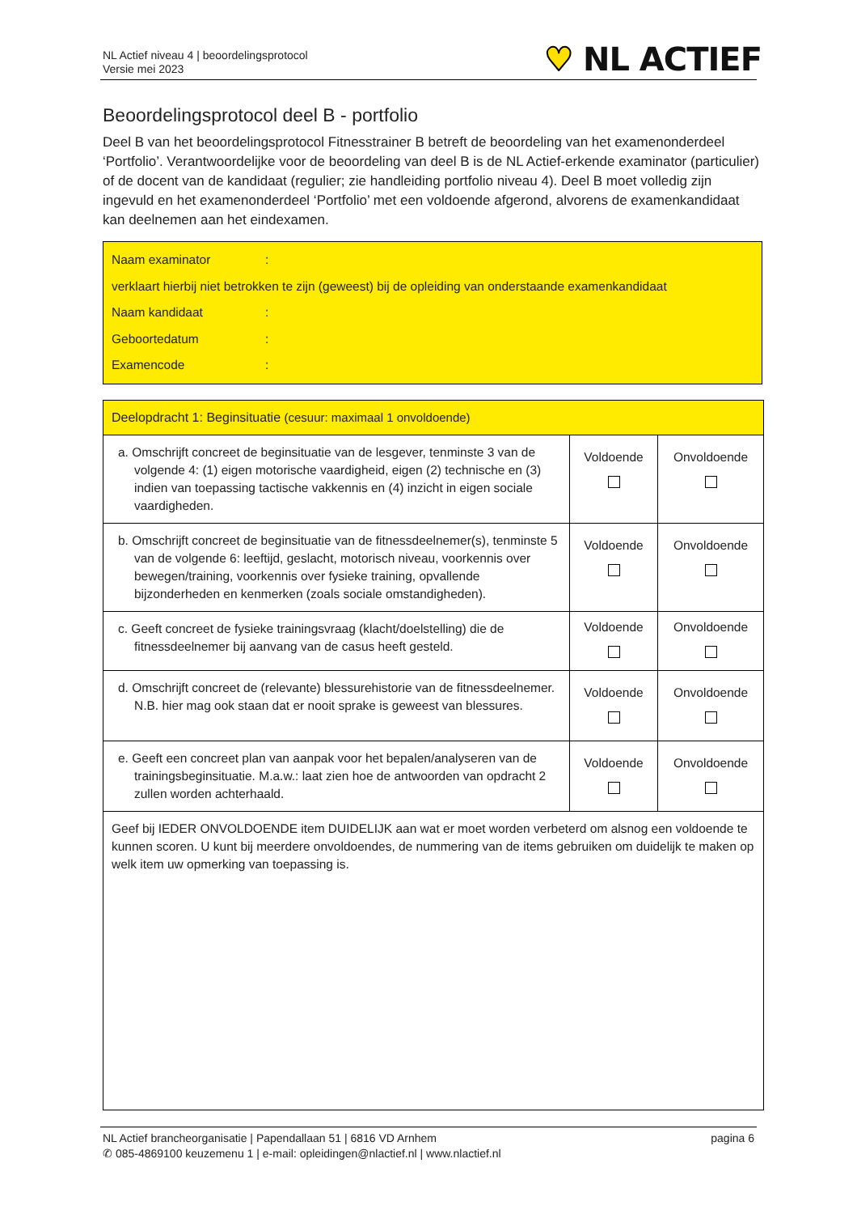NL Actief niveau 4 | beoordelingsprotocol
Versie mei 2023
♥ NL ACTIEF
Beoordelingsprotocol deel B - portfolio
Deel B van het beoordelingsprotocol Fitnesstrainer B betreft de beoordeling van het examenonderdeel ‘Portfolio’. Verantwoordelijke voor de beoordeling van deel B is de NL Actief-erkende examinator (particulier) of de docent van de kandidaat (regulier; zie handleiding portfolio niveau 4). Deel B moet volledig zijn ingevuld en het examenonderdeel ‘Portfolio’ met een voldoende afgerond, alvorens de examenkandidaat kan deelnemen aan het eindexamen.
Naam examinator:
verklaart hierbij niet betrokken te zijn (geweest) bij de opleiding van onderstaande examenkandidaat
Naam kandidaat:
Geboortedatum:
Examencode:
| Deelopdracht 1: Beginsituatie (cesuur: maximaal 1 onvoldoende) | | |
| a. Omschrijft concreet de beginsituatie van de lesgever, tenminste 3 van de volgende 4: (1) eigen motorische vaardigheid, eigen (2) technische en (3) indien van toepassing tactische vakkennis en (4) inzicht in eigen sociale vaardigheden. | Voldoende | Onvoldoende |
| b. Omschrijft concreet de beginsituatie van de fitnessdeelnemer(s), tenminste 5 van de volgende 6: leeftijd, geslacht, motorisch niveau, voorkennis over bewegen/training, voorkennis over fysieke training, opvallende bijzonderheden en kenmerken (zoals sociale omstandigheden). | Voldoende | Onvoldoende |
| c. Geeft concreet de fysieke trainingsvraag (klacht/doelstelling) die de fitnessdeelnemer bij aanvang van de casus heeft gesteld. | Voldoende | Onvoldoende |
| d. Omschrijft concreet de (relevante) blessurehistorie van de fitnessdeelnemer. N.B. hier mag ook staan dat er nooit sprake is geweest van blessures. | Voldoende | Onvoldoende |
| e. Geeft een concreet plan van aanpak voor het bepalen/analyseren van de trainingsbeginsituatie. M.a.w.: laat zien hoe de antwoorden van opdracht 2 zullen worden achterhaald. | Voldoende | Onvoldoende |
| Geef bij IEDER ONVOLDOENDE item DUIDELIJK aan wat er moet worden verbeterd om alsnog een voldoende te kunnen scoren. U kunt bij meerdere onvoldoendes, de nummering van de items gebruiken om duidelijk te maken op welk item uw opmerking van toepassing is. | | |
pagina 6 NL Actief brancheorganisatie | Papendallaan 51 | 6816 VD Arnhem
✆ 085-4869100 keuzemenu 1 | e-mail: opleidingen@nlactief.nl | www.nlactief.nl